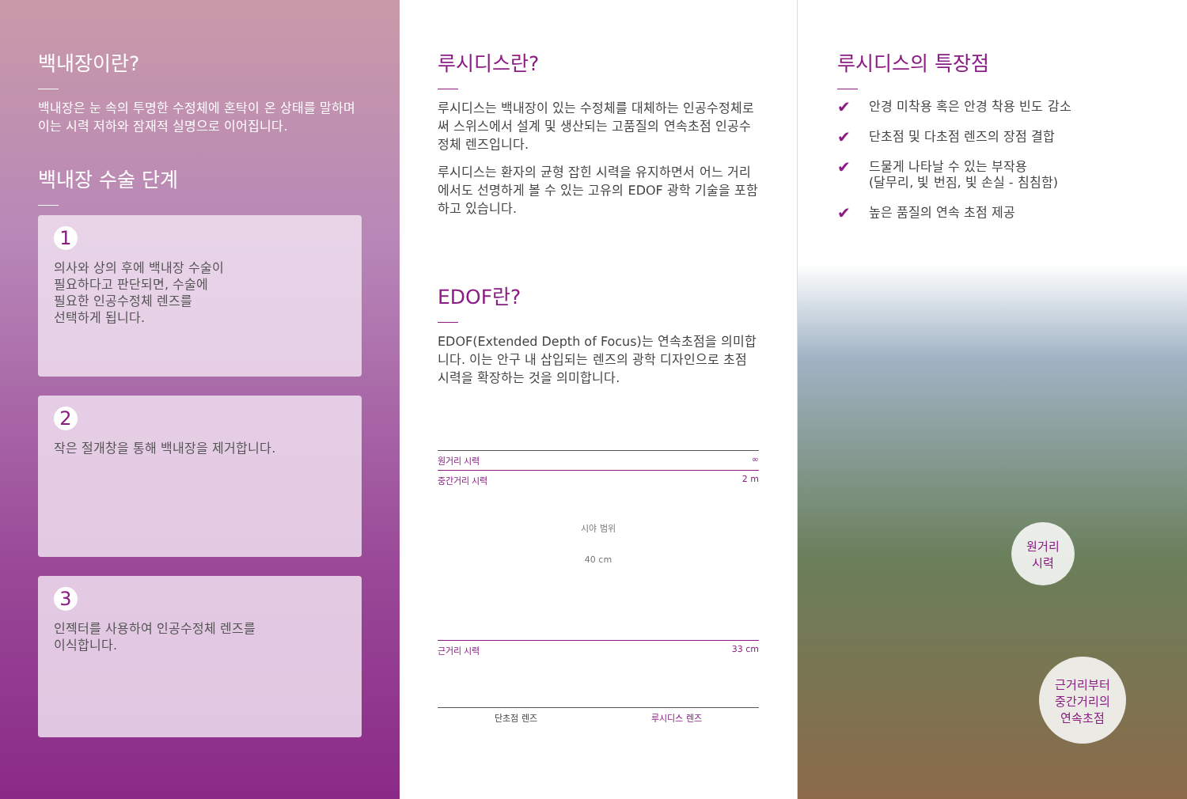백내장이란?
백내장은 눈 속의 투명한 수정체에 혼탁이 온 상태를 말하며 이는 시력 저하와 잠재적 실명으로 이어집니다.
백내장 수술 단계
1
의사와 상의 후에 백내장 수술이
필요하다고 판단되면, 수술에
필요한 인공수정체 렌즈를
선택하게 됩니다.
2
작은 절개창을 통해 백내장을 제거합니다.
3
인젝터를 사용하여 인공수정체 렌즈를
이식합니다.
루시디스란?
루시디스는 백내장이 있는 수정체를 대체하는 인공수정체로써 스위스에서 설계 및 생산되는 고품질의 연속초점 인공수정체 렌즈입니다.
루시디스는 환자의 균형 잡힌 시력을 유지하면서 어느 거리에서도 선명하게 볼 수 있는 고유의 EDOF 광학 기술을 포함하고 있습니다.
EDOF란?
EDOF(Extended Depth of Focus)는 연속초점을 의미합니다. 이는 안구 내 삽입되는 렌즈의 광학 디자인으로 초점 시력을 확장하는 것을 의미합니다.
원거리 시력 ∞
중간거리 시력 2 m
시야 범위
40 cm
근거리 시력 33 cm
단초점 렌즈 루시디스 렌즈
루시디스의 특장점
✔ 안경 미착용 혹은 안경 착용 빈도 감소
✔ 단초점 및 다초점 렌즈의 장점 결합
✔ 드물게 나타날 수 있는 부작용
(달무리, 빛 번짐, 빛 손실 - 침침함)
✔ 높은 품질의 연속 초점 제공
원거리
시력
근거리부터
중간거리의
연속초점